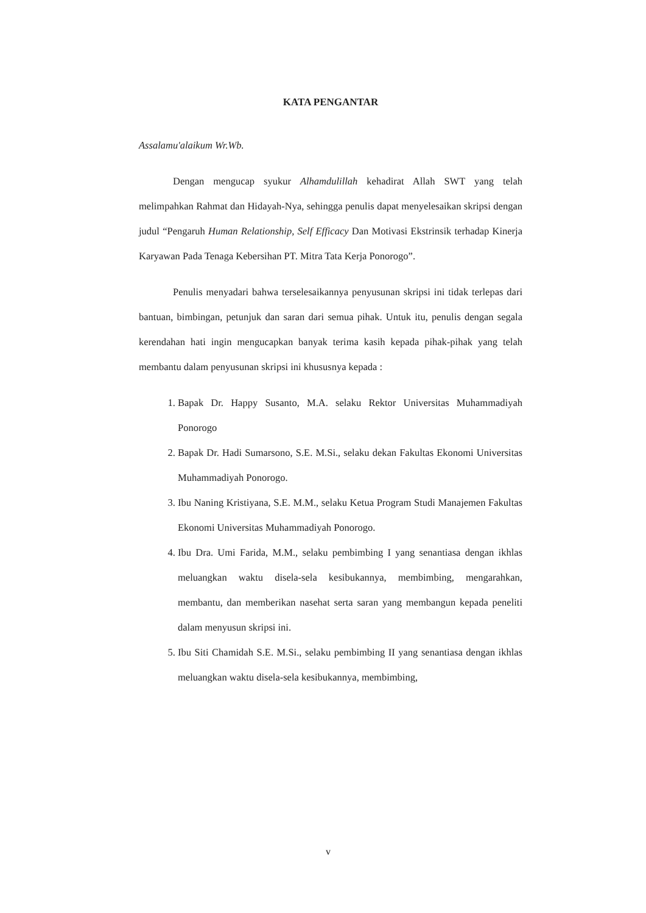KATA PENGANTAR
Assalamu'alaikum Wr.Wb.
Dengan mengucap syukur Alhamdulillah kehadirat Allah SWT yang telah melimpahkan Rahmat dan Hidayah-Nya, sehingga penulis dapat menyelesaikan skripsi dengan judul “Pengaruh Human Relationship, Self Efficacy Dan Motivasi Ekstrinsik terhadap Kinerja Karyawan Pada Tenaga Kebersihan PT. Mitra Tata Kerja Ponorogo”.
Penulis menyadari bahwa terselesaikannya penyusunan skripsi ini tidak terlepas dari bantuan, bimbingan, petunjuk dan saran dari semua pihak. Untuk itu, penulis dengan segala kerendahan hati ingin mengucapkan banyak terima kasih kepada pihak-pihak yang telah membantu dalam penyusunan skripsi ini khususnya kepada :
1. Bapak Dr. Happy Susanto, M.A. selaku Rektor Universitas Muhammadiyah Ponorogo
2. Bapak Dr. Hadi Sumarsono, S.E. M.Si., selaku dekan Fakultas Ekonomi Universitas Muhammadiyah Ponorogo.
3. Ibu Naning Kristiyana, S.E. M.M., selaku Ketua Program Studi Manajemen Fakultas Ekonomi Universitas Muhammadiyah Ponorogo.
4. Ibu Dra. Umi Farida, M.M., selaku pembimbing I yang senantiasa dengan ikhlas meluangkan waktu disela-sela kesibukannya, membimbing, mengarahkan, membantu, dan memberikan nasehat serta saran yang membangun kepada peneliti dalam menyusun skripsi ini.
5. Ibu Siti Chamidah S.E. M.Si., selaku pembimbing II yang senantiasa dengan ikhlas meluangkan waktu disela-sela kesibukannya, membimbing,
v